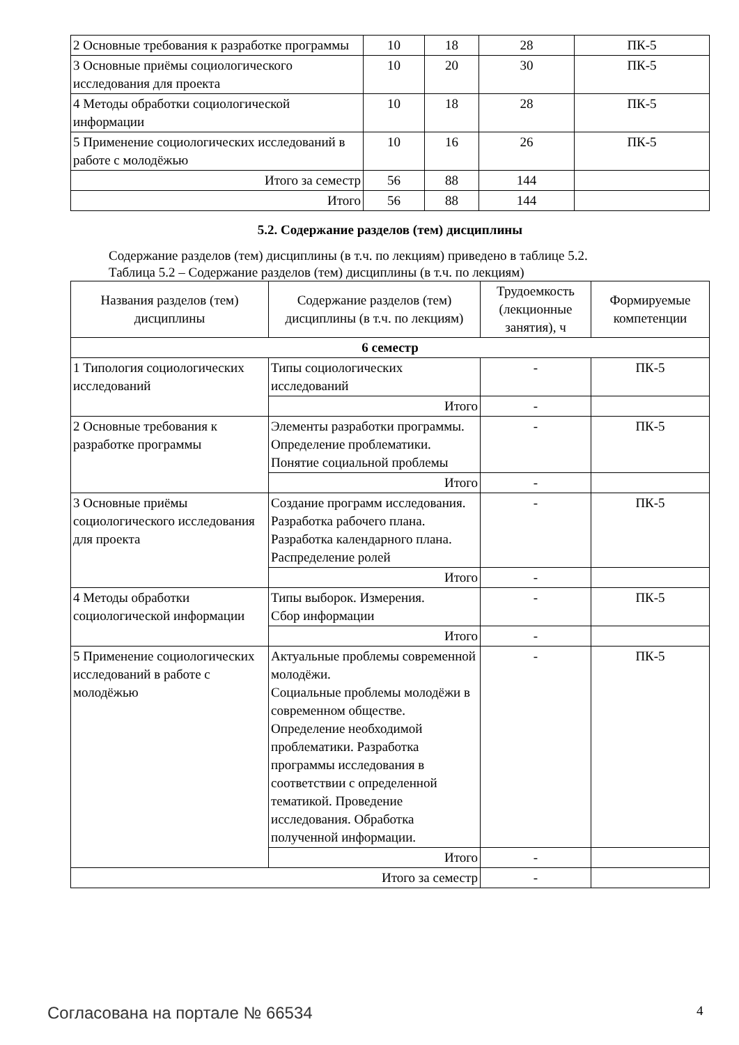| 2 Основные требования к разработке программы | 10 | 18 | 28 | ПК-5 |
| 3 Основные приёмы социологического исследования для проекта | 10 | 20 | 30 | ПК-5 |
| 4 Методы обработки социологической информации | 10 | 18 | 28 | ПК-5 |
| 5 Применение социологических исследований в работе с молодёжью | 10 | 16 | 26 | ПК-5 |
| Итого за семестр | 56 | 88 | 144 | |
| Итого | 56 | 88 | 144 | |
5.2. Содержание разделов (тем) дисциплины
Содержание разделов (тем) дисциплины (в т.ч. по лекциям) приведено в таблице 5.2.
Таблица 5.2 – Содержание разделов (тем) дисциплины (в т.ч. по лекциям)
| Названия разделов (тем) дисциплины | Содержание разделов (тем) дисциплины (в т.ч. по лекциям) | Трудоемкость (лекционные занятия), ч | Формируемые компетенции |
| --- | --- | --- | --- |
| 6 семестр | | | |
| 1 Типология социологических исследований | Типы социологических исследований | - | ПК-5 |
| | Итого | - | |
| 2 Основные требования к разработке программы | Элементы разработки программы. Определение проблематики. Понятие социальной проблемы | - | ПК-5 |
| | Итого | - | |
| 3 Основные приёмы социологического исследования для проекта | Создание программ исследования. Разработка рабочего плана. Разработка календарного плана. Распределение ролей | - | ПК-5 |
| | Итого | - | |
| 4 Методы обработки социологической информации | Типы выборок. Измерения. Сбор информации | - | ПК-5 |
| | Итого | - | |
| 5 Применение социологических исследований в работе с молодёжью | Актуальные проблемы современной молодёжи. Социальные проблемы молодёжи в современном обществе. Определение необходимой проблематики. Разработка программы исследования в соответствии с определенной тематикой. Проведение исследования. Обработка полученной информации. | - | ПК-5 |
| | Итого | - | |
| Итого за семестр | | - | |
Согласована на портале № 66534 4